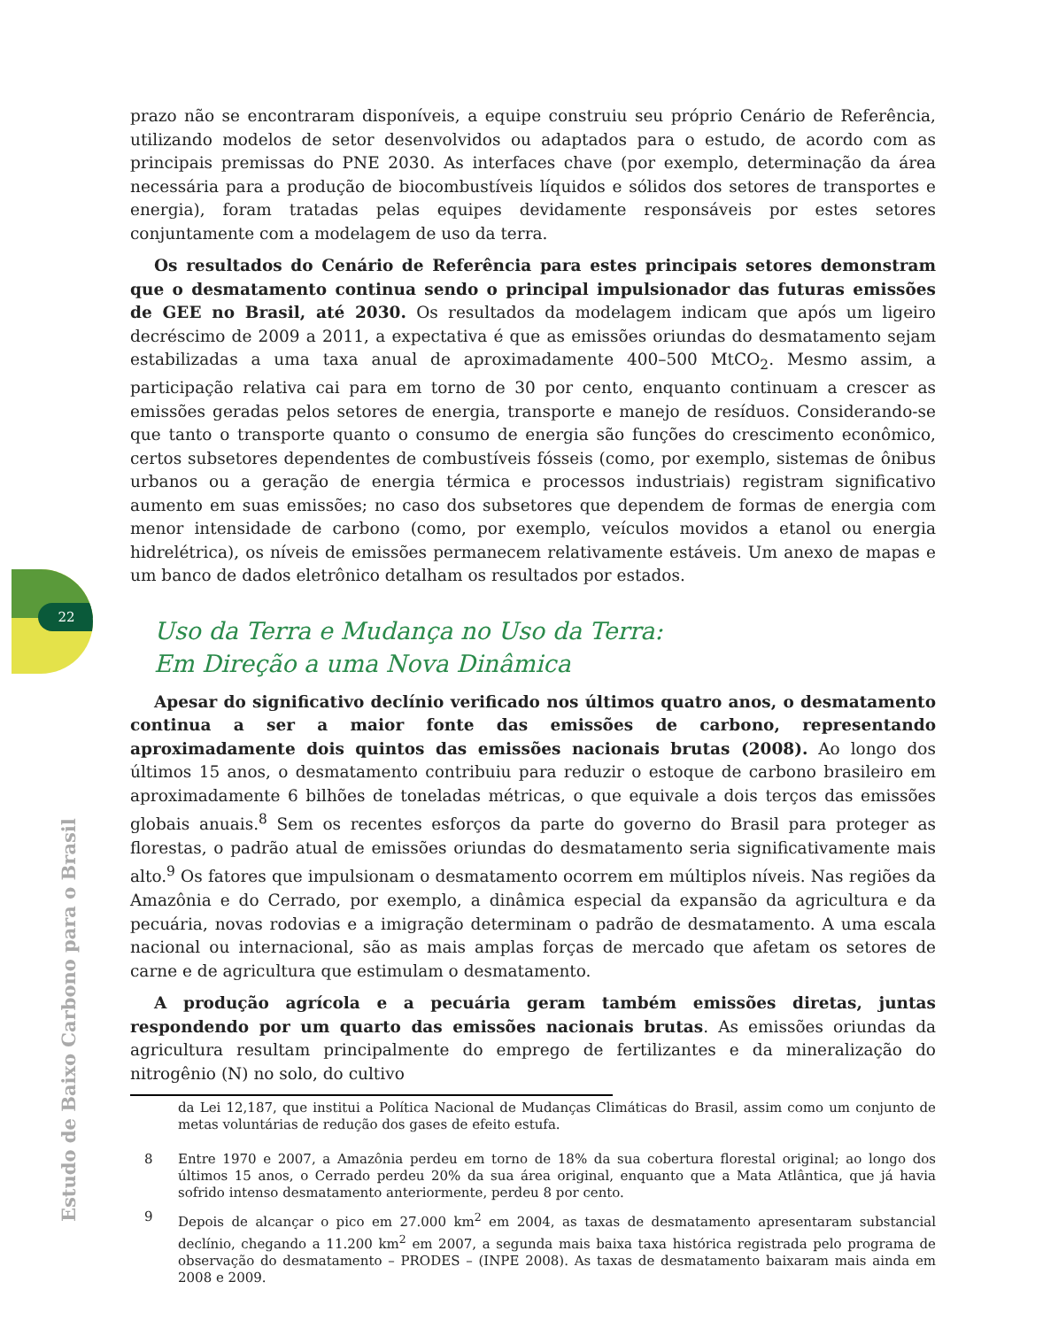22
Estudo de Baixo Carbono para o Brasil
prazo não se encontraram disponíveis, a equipe construiu seu próprio Cenário de Referência, utilizando modelos de setor desenvolvidos ou adaptados para o estudo, de acordo com as principais premissas do PNE 2030. As interfaces chave (por exemplo, determinação da área necessária para a produção de biocombustíveis líquidos e sólidos dos setores de transportes e energia), foram tratadas pelas equipes devidamente responsáveis por estes setores conjuntamente com a modelagem de uso da terra.
Os resultados do Cenário de Referência para estes principais setores demonstram que o desmatamento continua sendo o principal impulsionador das futuras emissões de GEE no Brasil, até 2030. Os resultados da modelagem indicam que após um ligeiro decréscimo de 2009 a 2011, a expectativa é que as emissões oriundas do desmatamento sejam estabilizadas a uma taxa anual de aproximadamente 400–500 MtCO<sub>2</sub>. Mesmo assim, a participação relativa cai para em torno de 30 por cento, enquanto continuam a crescer as emissões geradas pelos setores de energia, transporte e manejo de resíduos. Considerando-se que tanto o transporte quanto o consumo de energia são funções do crescimento econômico, certos subsetores dependentes de combustíveis fósseis (como, por exemplo, sistemas de ônibus urbanos ou a geração de energia térmica e processos industriais) registram significativo aumento em suas emissões; no caso dos subsetores que dependem de formas de energia com menor intensidade de carbono (como, por exemplo, veículos movidos a etanol ou energia hidrelétrica), os níveis de emissões permanecem relativamente estáveis. Um anexo de mapas e um banco de dados eletrônico detalham os resultados por estados.
Uso da Terra e Mudança no Uso da Terra:
Em Direção a uma Nova Dinâmica
Apesar do significativo declínio verificado nos últimos quatro anos, o desmatamento continua a ser a maior fonte das emissões de carbono, representando aproximadamente dois quintos das emissões nacionais brutas (2008). Ao longo dos últimos 15 anos, o desmatamento contribuiu para reduzir o estoque de carbono brasileiro em aproximadamente 6 bilhões de toneladas métricas, o que equivale a dois terços das emissões globais anuais.<sup>8</sup> Sem os recentes esforços da parte do governo do Brasil para proteger as florestas, o padrão atual de emissões oriundas do desmatamento seria significativamente mais alto.<sup>9</sup> Os fatores que impulsionam o desmatamento ocorrem em múltiplos níveis. Nas regiões da Amazônia e do Cerrado, por exemplo, a dinâmica especial da expansão da agricultura e da pecuária, novas rodovias e a imigração determinam o padrão de desmatamento. A uma escala nacional ou internacional, são as mais amplas forças de mercado que afetam os setores de carne e de agricultura que estimulam o desmatamento.
A produção agrícola e a pecuária geram também emissões diretas, juntas respondendo por um quarto das emissões nacionais brutas. As emissões oriundas da agricultura resultam principalmente do emprego de fertilizantes e da mineralização do nitrogênio (N) no solo, do cultivo
da Lei 12,187, que institui a Política Nacional de Mudanças Climáticas do Brasil, assim como um conjunto de metas voluntárias de redução dos gases de efeito estufa.
8 Entre 1970 e 2007, a Amazônia perdeu em torno de 18% da sua cobertura florestal original; ao longo dos últimos 15 anos, o Cerrado perdeu 20% da sua área original, enquanto que a Mata Atlântica, que já havia sofrido intenso desmatamento anteriormente, perdeu 8 por cento.
9 Depois de alcançar o pico em 27.000 km<sup>2</sup> em 2004, as taxas de desmatamento apresentaram substancial declínio, chegando a 11.200 km<sup>2</sup> em 2007, a segunda mais baixa taxa histórica registrada pelo programa de observação do desmatamento – PRODES – (INPE 2008). As taxas de desmatamento baixaram mais ainda em 2008 e 2009.